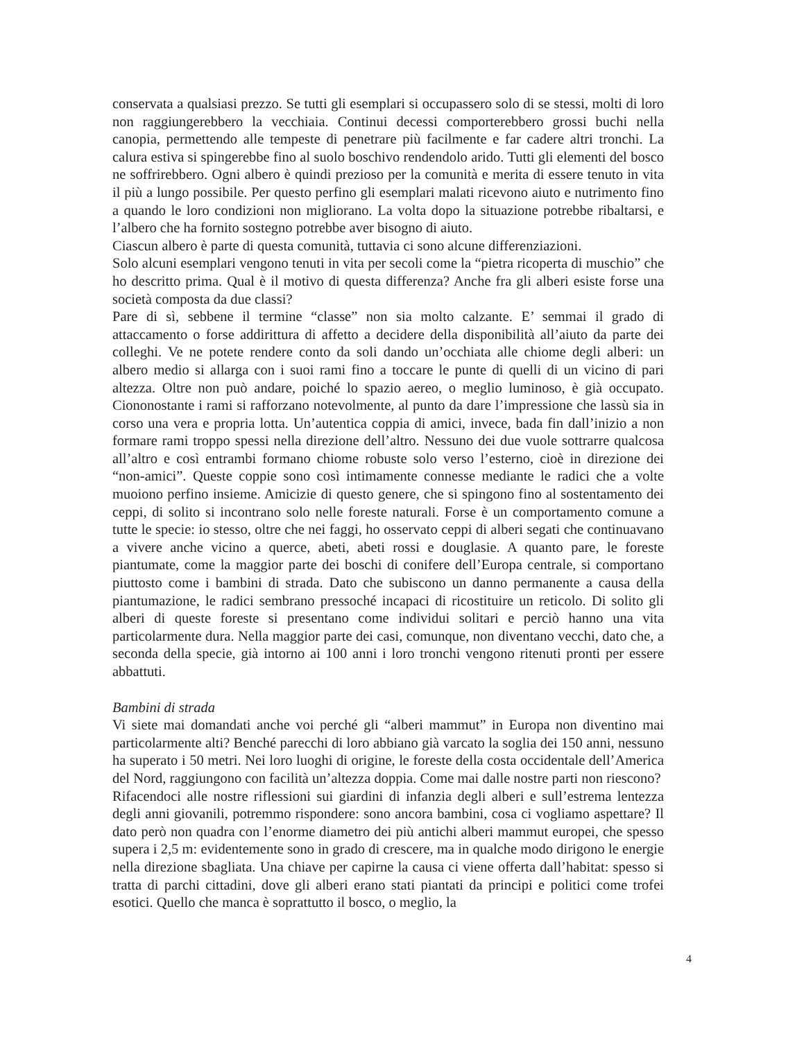conservata a qualsiasi prezzo. Se tutti gli esemplari si occupassero solo di se stessi, molti di loro non raggiungerebbero la vecchiaia. Continui decessi comporterebbero grossi buchi nella canopia, permettendo alle tempeste di penetrare più facilmente e far cadere altri tronchi. La calura estiva si spingerebbe fino al suolo boschivo rendendolo arido. Tutti gli elementi del bosco ne soffrirebbero. Ogni albero è quindi prezioso per la comunità e merita di essere tenuto in vita il più a lungo possibile. Per questo perfino gli esemplari malati ricevono aiuto e nutrimento fino a quando le loro condizioni non migliorano. La volta dopo la situazione potrebbe ribaltarsi, e l’albero che ha fornito sostegno potrebbe aver bisogno di aiuto.
Ciascun albero è parte di questa comunità, tuttavia ci sono alcune differenziazioni.
Solo alcuni esemplari vengono tenuti in vita per secoli come la “pietra ricoperta di muschio” che ho descritto prima. Qual è il motivo di questa differenza? Anche fra gli alberi esiste forse una società composta da due classi?
Pare di sì, sebbene il termine “classe” non sia molto calzante. E’ semmai il grado di attaccamento o forse addirittura di affetto a decidere della disponibilità all’aiuto da parte dei colleghi. Ve ne potete rendere conto da soli dando un’occhiata alle chiome degli alberi: un albero medio si allarga con i suoi rami fino a toccare le punte di quelli di un vicino di pari altezza. Oltre non può andare, poiché lo spazio aereo, o meglio luminoso, è già occupato. Ciononostante i rami si rafforzano notevolmente, al punto da dare l’impressione che lassù sia in corso una vera e propria lotta. Un’autentica coppia di amici, invece, bada fin dall’inizio a non formare rami troppo spessi nella direzione dell’altro. Nessuno dei due vuole sottrarre qualcosa all’altro e così entrambi formano chiome robuste solo verso l’esterno, cioè in direzione dei “non-amici”. Queste coppie sono così intimamente connesse mediante le radici che a volte muoiono perfino insieme. Amicizie di questo genere, che si spingono fino al sostentamento dei ceppi, di solito si incontrano solo nelle foreste naturali. Forse è un comportamento comune a tutte le specie: io stesso, oltre che nei faggi, ho osservato ceppi di alberi segati che continuavano a vivere anche vicino a querce, abeti, abeti rossi e douglasie. A quanto pare, le foreste piantumate, come la maggior parte dei boschi di conifere dell’Europa centrale, si comportano piuttosto come i bambini di strada. Dato che subiscono un danno permanente a causa della piantumazione, le radici sembrano pressoché incapaci di ricostituire un reticolo. Di solito gli alberi di queste foreste si presentano come individui solitari e perciò hanno una vita particolarmente dura. Nella maggior parte dei casi, comunque, non diventano vecchi, dato che, a seconda della specie, già intorno ai 100 anni i loro tronchi vengono ritenuti pronti per essere abbattuti.
Bambini di strada
Vi siete mai domandati anche voi perché gli “alberi mammut” in Europa non diventino mai particolarmente alti? Benché parecchi di loro abbiano già varcato la soglia dei 150 anni, nessuno ha superato i 50 metri. Nei loro luoghi di origine, le foreste della costa occidentale dell’America del Nord, raggiungono con facilità un’altezza doppia. Come mai dalle nostre parti non riescono?
Rifacendoci alle nostre riflessioni sui giardini di infanzia degli alberi e sull’estrema lentezza degli anni giovanili, potremmo rispondere: sono ancora bambini, cosa ci vogliamo aspettare? Il dato però non quadra con l’enorme diametro dei più antichi alberi mammut europei, che spesso supera i 2,5 m: evidentemente sono in grado di crescere, ma in qualche modo dirigono le energie nella direzione sbagliata. Una chiave per capirne la causa ci viene offerta dall’habitat: spesso si tratta di parchi cittadini, dove gli alberi erano stati piantati da principi e politici come trofei esotici. Quello che manca è soprattutto il bosco, o meglio, la
4